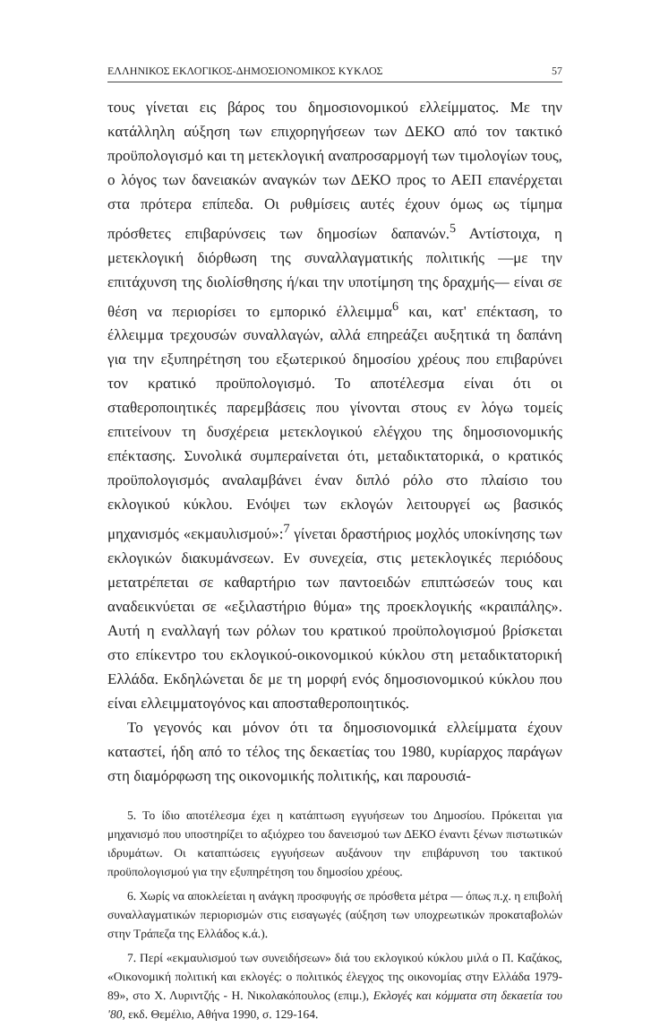ΕΛΛΗΝΙΚΟΣ ΕΚΛΟΓΙΚΟΣ-ΔΗΜΟΣΙΟΝΟΜΙΚΟΣ ΚΥΚΛΟΣ 57
τους γίνεται εις βάρος του δημοσιονομικού ελλείμματος. Με την κατάλληλη αύξηση των επιχορηγήσεων των ΔΕΚΟ από τον τακτικό προϋπολογισμό και τη μετεκλογική αναπροσαρμογή των τιμολογίων τους, ο λόγος των δανειακών αναγκών των ΔΕΚΟ προς το ΑΕΠ επανέρχεται στα πρότερα επίπεδα. Οι ρυθμίσεις αυτές έχουν όμως ως τίμημα πρόσθετες επιβαρύνσεις των δημοσίων δαπανών.<sup>5</sup> Αντίστοιχα, η μετεκλογική διόρθωση της συναλλαγματικής πολιτικής —με την επιτάχυνση της διολίσθησης ή/και την υποτίμηση της δραχμής— είναι σε θέση να περιορίσει το εμπορικό έλλειμμα<sup>6</sup> και, κατ' επέκταση, το έλλειμμα τρεχουσών συναλλαγών, αλλά επηρεάζει αυξητικά τη δαπάνη για την εξυπηρέτηση του εξωτερικού δημοσίου χρέους που επιβαρύνει τον κρατικό προϋπολογισμό. Το αποτέλεσμα είναι ότι οι σταθεροποιητικές παρεμβάσεις που γίνονται στους εν λόγω τομείς επιτείνουν τη δυσχέρεια μετεκλογικού ελέγχου της δημοσιονομικής επέκτασης. Συνολικά συμπεραίνεται ότι, μεταδικτατορικά, ο κρατικός προϋπολογισμός αναλαμβάνει έναν διπλό ρόλο στο πλαίσιο του εκλογικού κύκλου. Ενόψει των εκλογών λειτουργεί ως βασικός μηχανισμός «εκμαυλισμού»:<sup>7</sup> γίνεται δραστήριος μοχλός υποκίνησης των εκλογικών διακυμάνσεων. Εν συνεχεία, στις μετεκλογικές περιόδους μετατρέπεται σε καθαρτήριο των παντοειδών επιπτώσεών τους και αναδεικνύεται σε «εξιλαστήριο θύμα» της προεκλογικής «κραιπάλης». Αυτή η εναλλαγή των ρόλων του κρατικού προϋπολογισμού βρίσκεται στο επίκεντρο του εκλογικού-οικονομικού κύκλου στη μεταδικτατορική Ελλάδα. Εκδηλώνεται δε με τη μορφή ενός δημοσιονομικού κύκλου που είναι ελλειμματογόνος και αποσταθεροποιητικός.
Το γεγονός και μόνον ότι τα δημοσιονομικά ελλείμματα έχουν καταστεί, ήδη από το τέλος της δεκαετίας του 1980, κυρίαρχος παράγων στη διαμόρφωση της οικονομικής πολιτικής, και παρουσιά-
5. Το ίδιο αποτέλεσμα έχει η κατάπτωση εγγυήσεων του Δημοσίου. Πρόκειται για μηχανισμό που υποστηρίζει το αξιόχρεο του δανεισμού των ΔΕΚΟ έναντι ξένων πιστωτικών ιδρυμάτων. Οι καταπτώσεις εγγυήσεων αυξάνουν την επιβάρυνση του τακτικού προϋπολογισμού για την εξυπηρέτηση του δημοσίου χρέους.
6. Χωρίς να αποκλείεται η ανάγκη προσφυγής σε πρόσθετα μέτρα — όπως π.χ. η επιβολή συναλλαγματικών περιορισμών στις εισαγωγές (αύξηση των υποχρεωτικών προκαταβολών στην Τράπεζα της Ελλάδος κ.ά.).
7. Περί «εκμαυλισμού των συνειδήσεων» διά του εκλογικού κύκλου μιλά ο Π. Καζάκος, «Οικονομική πολιτική και εκλογές: ο πολιτικός έλεγχος της οικονομίας στην Ελλάδα 1979-89», στο Χ. Λυριντζής - Η. Νικολακόπουλος (επιμ.), Εκλογές και κόμματα στη δεκαετία του '80, εκδ. Θεμέλιο, Αθήνα 1990, σ. 129-164.